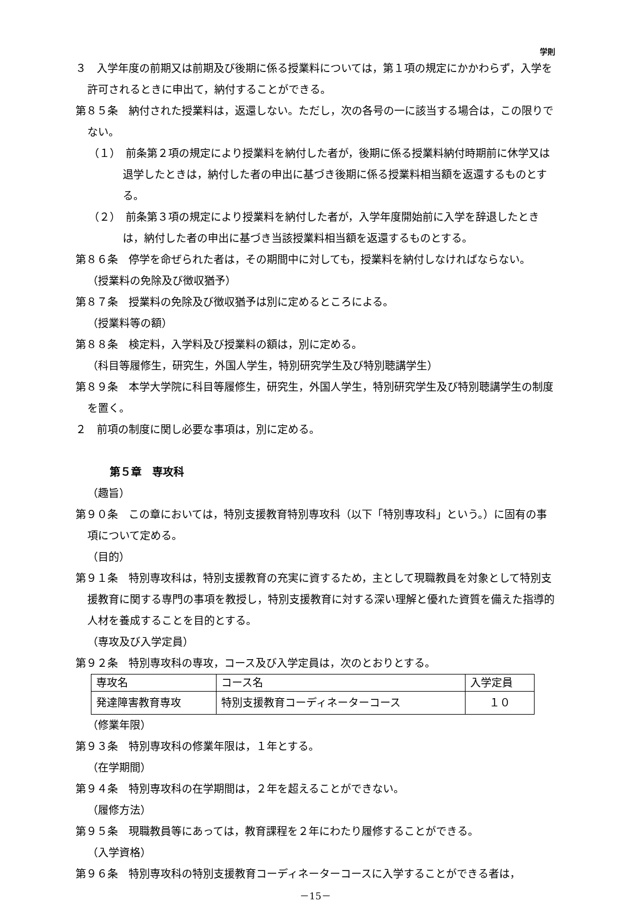学則
３　入学年度の前期又は前期及び後期に係る授業料については，第１項の規定にかかわらず，入学を許可されるときに申出て，納付することができる。
第８５条　納付された授業料は，返還しない。ただし，次の各号の一に該当する場合は，この限りでない。
（１）　前条第２項の規定により授業料を納付した者が，後期に係る授業料納付時期前に休学又は退学したときは，納付した者の申出に基づき後期に係る授業料相当額を返還するものとする。
（２）　前条第３項の規定により授業料を納付した者が，入学年度開始前に入学を辞退したときは，納付した者の申出に基づき当該授業料相当額を返還するものとする。
第８６条　停学を命ぜられた者は，その期間中に対しても，授業料を納付しなければならない。
（授業料の免除及び徴収猶予）
第８７条　授業料の免除及び徴収猶予は別に定めるところによる。
（授業料等の額）
第８８条　検定料，入学料及び授業料の額は，別に定める。
（科目等履修生，研究生，外国人学生，特別研究学生及び特別聴講学生）
第８９条　本学大学院に科目等履修生，研究生，外国人学生，特別研究学生及び特別聴講学生の制度を置く。
２　前項の制度に関し必要な事項は，別に定める。
第５章　専攻科
（趣旨）
第９０条　この章においては，特別支援教育特別専攻科（以下「特別専攻科」という。）に固有の事項について定める。
（目的）
第９１条　特別専攻科は，特別支援教育の充実に資するため，主として現職教員を対象として特別支援教育に関する専門の事項を教授し，特別支援教育に対する深い理解と優れた資質を備えた指導的人材を養成することを目的とする。
（専攻及び入学定員）
第９２条　特別専攻科の専攻，コース及び入学定員は，次のとおりとする。
| 専攻名 | コース名 | 入学定員 |
| 発達障害教育専攻 | 特別支援教育コーディネーターコース | １０ |
（修業年限）
第９３条　特別専攻科の修業年限は，１年とする。
（在学期間）
第９４条　特別専攻科の在学期間は，２年を超えることができない。
（履修方法）
第９５条　現職教員等にあっては，教育課程を２年にわたり履修することができる。
（入学資格）
第９６条　特別専攻科の特別支援教育コーディネーターコースに入学することができる者は，
－15－